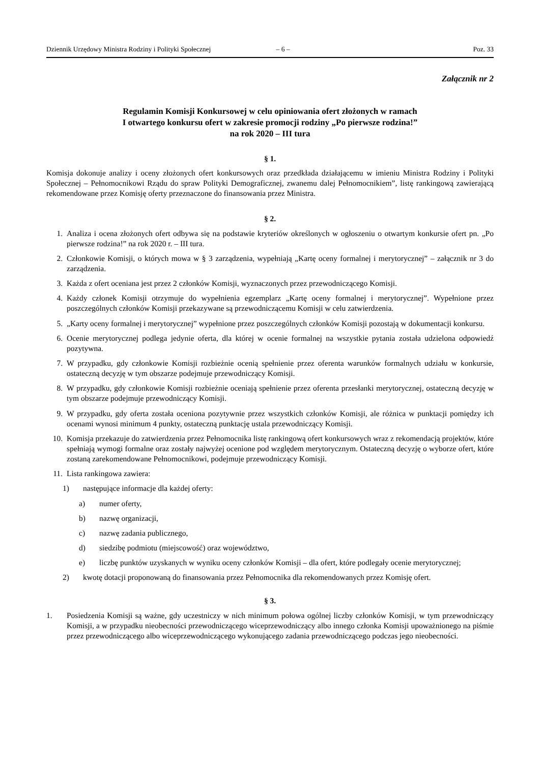Dziennik Urzędowy Ministra Rodziny i Polityki Społecznej – 6 – Poz. 33
Załącznik nr 2
Regulamin Komisji Konkursowej w celu opiniowania ofert złożonych w ramach
I otwartego konkursu ofert w zakresie promocji rodziny „Po pierwsze rodzina!”
na rok 2020 – III tura
§ 1.
Komisja dokonuje analizy i oceny złożonych ofert konkursowych oraz przedkłada działającemu w imieniu Ministra Rodziny i Polityki Społecznej – Pełnomocnikowi Rządu do spraw Polityki Demograficznej, zwanemu dalej Pełnomocnikiem”, listę rankingową zawierającą rekomendowane przez Komisję oferty przeznaczone do finansowania przez Ministra.
§ 2.
1. Analiza i ocena złożonych ofert odbywa się na podstawie kryteriów określonych w ogłoszeniu o otwartym konkursie ofert pn. „Po pierwsze rodzina!” na rok 2020 r. – III tura.
2. Członkowie Komisji, o których mowa w § 3 zarządzenia, wypełniają „Kartę oceny formalnej i merytorycznej” – załącznik nr 3 do zarządzenia.
3. Każda z ofert oceniana jest przez 2 członków Komisji, wyznaczonych przez przewodniczącego Komisji.
4. Każdy członek Komisji otrzymuje do wypełnienia egzemplarz „Kartę oceny formalnej i merytorycznej”. Wypełnione przez poszczególnych członków Komisji przekazywane są przewodniczącemu Komisji w celu zatwierdzenia.
5. „Karty oceny formalnej i merytorycznej” wypełnione przez poszczególnych członków Komisji pozostają w dokumentacji konkursu.
6. Ocenie merytorycznej podlega jedynie oferta, dla której w ocenie formalnej na wszystkie pytania została udzielona odpowiedź pozytywna.
7. W przypadku, gdy członkowie Komisji rozbieżnie ocenią spełnienie przez oferenta warunków formalnych udziału w konkursie, ostateczną decyzję w tym obszarze podejmuje przewodniczący Komisji.
8. W przypadku, gdy członkowie Komisji rozbieżnie oceniają spełnienie przez oferenta przesłanki merytorycznej, ostateczną decyzję w tym obszarze podejmuje przewodniczący Komisji.
9. W przypadku, gdy oferta została oceniona pozytywnie przez wszystkich członków Komisji, ale różnica w punktacji pomiędzy ich ocenami wynosi minimum 4 punkty, ostateczną punktację ustala przewodniczący Komisji.
10. Komisja przekazuje do zatwierdzenia przez Pełnomocnika listę rankingową ofert konkursowych wraz z rekomendacją projektów, które spełniają wymogi formalne oraz zostały najwyżej ocenione pod względem merytorycznym. Ostateczną decyzję o wyborze ofert, które zostaną zarekomendowane Pełnomocnikowi, podejmuje przewodniczący Komisji.
11. Lista rankingowa zawiera:
1) następujące informacje dla każdej oferty:
a) numer oferty,
b) nazwę organizacji,
c) nazwę zadania publicznego,
d) siedzibę podmiotu (miejscowość) oraz województwo,
e) liczbę punktów uzyskanych w wyniku oceny członków Komisji – dla ofert, które podlegały ocenie merytorycznej;
2) kwotę dotacji proponowaną do finansowania przez Pełnomocnika dla rekomendowanych przez Komisję ofert.
§ 3.
1. Posiedzenia Komisji są ważne, gdy uczestniczy w nich minimum połowa ogólnej liczby członków Komisji, w tym przewodniczący Komisji, a w przypadku nieobecności przewodniczącego wiceprzewodniczący albo innego członka Komisji upoważnionego na piśmie przez przewodniczącego albo wiceprzewodniczącego wykonującego zadania przewodniczącego podczas jego nieobecności.